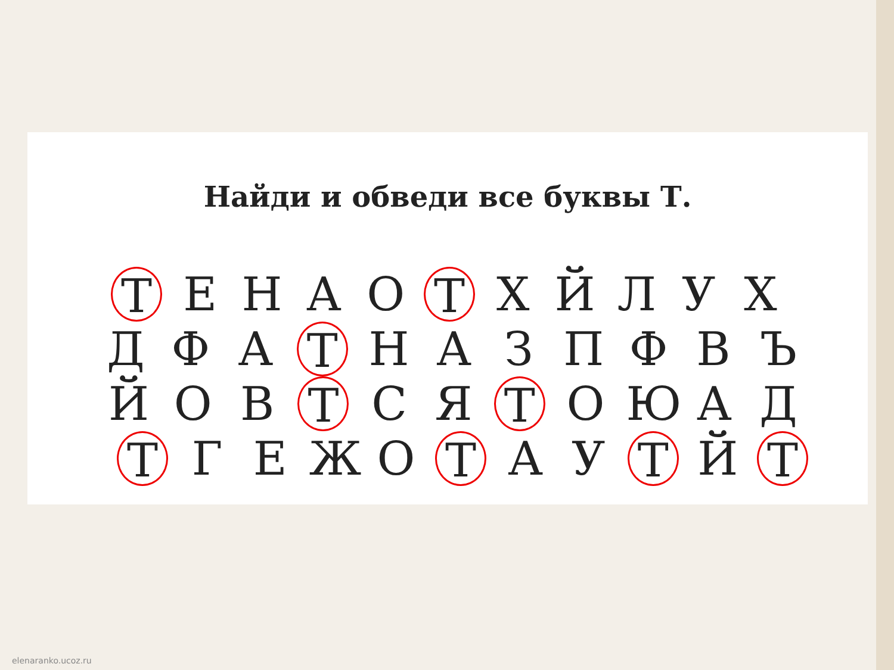Найди и обведи все буквы Т.
Т ЕНАО Т ХЙЛУХ
Д Ф А Т НАЗПФВЪ
Й О В Т С Я Т ОЮАД
Т ГЕЖО Т А У Т Й Т
elenaranko.ucoz.ru